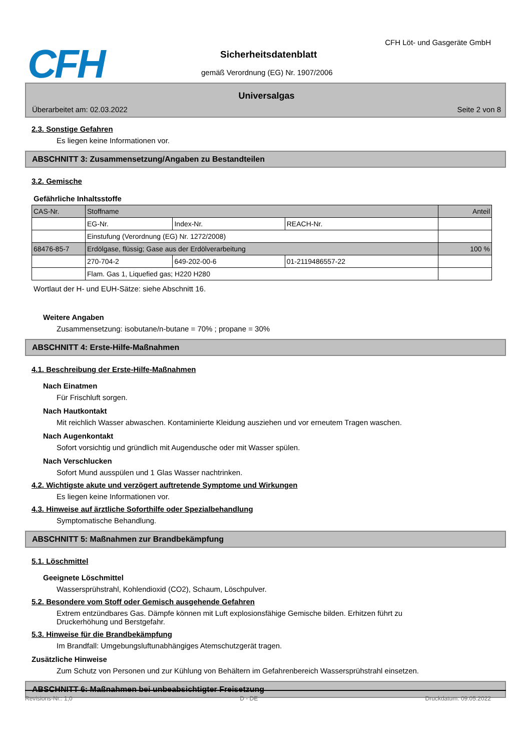CFH CFH Löt- und Gasgeräte GmbH
Sicherheitsdatenblatt
gemäß Verordnung (EG) Nr. 1907/2006
Universalgas
Überarbeitet am: 02.03.2022 Seite 2 von 8
2.3. Sonstige Gefahren
Es liegen keine Informationen vor.
ABSCHNITT 3: Zusammensetzung/Angaben zu Bestandteilen
3.2. Gemische
Gefährliche Inhaltsstoffe
| CAS-Nr. | Stoffname | | | Anteil |
| --- | --- | --- | --- | --- |
| | EG-Nr. | Index-Nr. | REACH-Nr. | |
| | Einstufung (Verordnung (EG) Nr. 1272/2008) | | | |
| 68476-85-7 | Erdölgase, flüssig; Gase aus der Erdölverarbeitung | | | 100 % |
| | 270-704-2 | 649-202-00-6 | 01-2119486557-22 | |
| | Flam. Gas 1, Liquefied gas; H220 H280 | | | |
Wortlaut der H- und EUH-Sätze: siehe Abschnitt 16.
Weitere Angaben
Zusammensetzung: isobutane/n-butane = 70% ; propane = 30%
ABSCHNITT 4: Erste-Hilfe-Maßnahmen
4.1. Beschreibung der Erste-Hilfe-Maßnahmen
Nach Einatmen
Für Frischluft sorgen.
Nach Hautkontakt
Mit reichlich Wasser abwaschen. Kontaminierte Kleidung ausziehen und vor erneutem Tragen waschen.
Nach Augenkontakt
Sofort vorsichtig und gründlich mit Augendusche oder mit Wasser spülen.
Nach Verschlucken
Sofort Mund ausspülen und 1 Glas Wasser nachtrinken.
4.2. Wichtigste akute und verzögert auftretende Symptome und Wirkungen
Es liegen keine Informationen vor.
4.3. Hinweise auf ärztliche Soforthilfe oder Spezialbehandlung
Symptomatische Behandlung.
ABSCHNITT 5: Maßnahmen zur Brandbekämpfung
5.1. Löschmittel
Geeignete Löschmittel
Wassersprühstrahl, Kohlendioxid (CO2), Schaum, Löschpulver.
5.2. Besondere vom Stoff oder Gemisch ausgehende Gefahren
Extrem entzündbares Gas. Dämpfe können mit Luft explosionsfähige Gemische bilden. Erhitzen führt zu Druckerhöhung und Berstgefahr.
5.3. Hinweise für die Brandbekämpfung
Im Brandfall: Umgebungsluftunabhängiges Atemschutzgerät tragen.
Zusätzliche Hinweise
Zum Schutz von Personen und zur Kühlung von Behältern im Gefahrenbereich Wassersprühstrahl einsetzen.
ABSCHNITT 6: Maßnahmen bei unbeabsichtigter Freisetzung
Revisions-Nr.: 1,0 D - DE Druckdatum: 09.05.2022